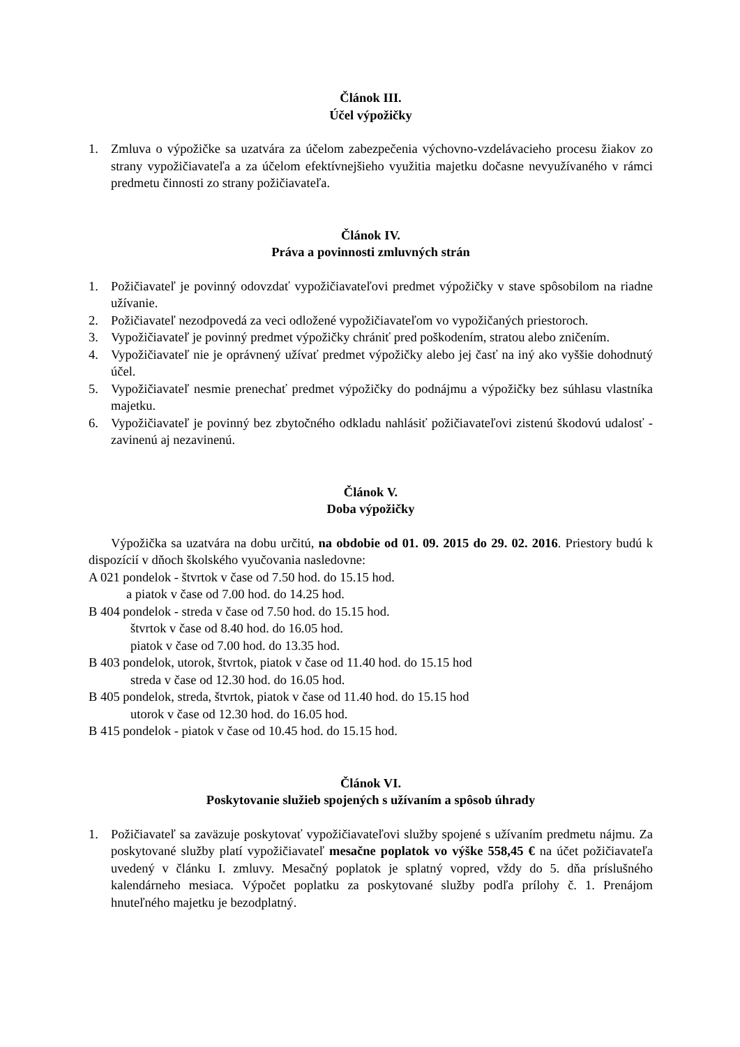Článok III.
Účel výpožičky
1. Zmluva o výpožičke sa uzatvára za účelom zabezpečenia výchovno-vzdelávacieho procesu žiakov zo strany vypožičiavateľa a za účelom efektívnejšieho využitia majetku dočasne nevyužívaného v rámci predmetu činnosti zo strany požičiavateľa.
Článok IV.
Práva a povinnosti zmluvných strán
1. Požičiavateľ je povinný odovzdať vypožičiavateľovi predmet výpožičky v stave spôsobilom na riadne užívanie.
2. Požičiavateľ nezodpovedá za veci odložené vypožičiavateľom vo vypožičaných priestoroch.
3. Vypožičiavateľ je povinný predmet výpožičky chrániť pred poškodením, stratou alebo zničením.
4. Vypožičiavateľ nie je oprávnený užívať predmet výpožičky alebo jej časť na iný ako vyššie dohodnutý účel.
5. Vypožičiavateľ nesmie prenechať predmet výpožičky do podnájmu a výpožičky bez súhlasu vlastníka majetku.
6. Vypožičiavateľ je povinný bez zbytočného odkladu nahlásiť požičiavateľovi zistenú škodovú udalosť - zavinenú aj nezavinenú.
Článok V.
Doba výpožičky
Výpožička sa uzatvára na dobu určitú, na obdobie od 01. 09. 2015 do 29. 02. 2016. Priestory budú k dispozícií v dňoch školského vyučovania nasledovne:
A 021 pondelok - štvrtok v čase od 7.50 hod. do 15.15 hod.
a piatok v čase od 7.00 hod. do 14.25 hod.
B 404 pondelok - streda v čase od 7.50 hod. do 15.15 hod.
štvrtok v čase od 8.40 hod. do 16.05 hod.
piatok v čase od 7.00 hod. do 13.35 hod.
B 403 pondelok, utorok, štvrtok, piatok v čase od 11.40 hod. do 15.15 hod
streda v čase od 12.30 hod. do 16.05 hod.
B 405 pondelok, streda, štvrtok, piatok v čase od 11.40 hod. do 15.15 hod
utorok v čase od 12.30 hod. do 16.05 hod.
B 415 pondelok - piatok v čase od 10.45 hod. do 15.15 hod.
Článok VI.
Poskytovanie služieb spojených s užívaním a spôsob úhrady
1. Požičiavateľ sa zaväzuje poskytovať vypožičiavateľovi služby spojené s užívaním predmetu nájmu. Za poskytované služby platí vypožičiavateľ mesačne poplatok vo výške 558,45 € na účet požičiavateľa uvedený v článku I. zmluvy. Mesačný poplatok je splatný vopred, vždy do 5. dňa príslušného kalendárneho mesiaca. Výpočet poplatku za poskytované služby podľa prílohy č. 1. Prenájom hnuteľného majetku je bezodplatný.